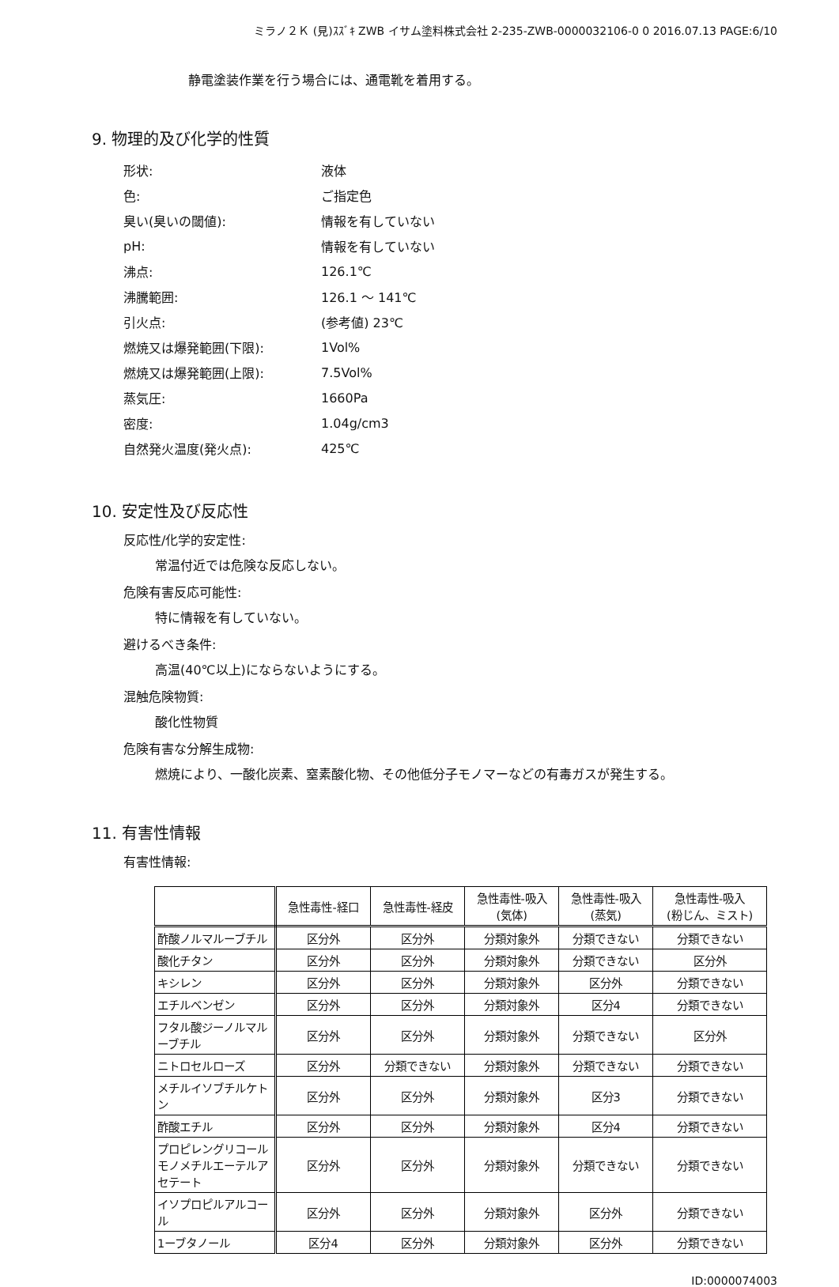ミラノ２Ｋ (見)ｽｽﾞｷ ZWB イサム塗料株式会社 2-235-ZWB-0000032106-0 0 2016.07.13 PAGE:6/10
静電塗装作業を行う場合には、通電靴を着用する。
9. 物理的及び化学的性質
| 形状: | 液体 |
| 色: | ご指定色 |
| 臭い(臭いの閾値): | 情報を有していない |
| pH: | 情報を有していない |
| 沸点: | 126.1℃ |
| 沸騰範囲: | 126.1 ～ 141℃ |
| 引火点: | (参考値) 23℃ |
| 燃焼又は爆発範囲(下限): | 1Vol% |
| 燃焼又は爆発範囲(上限): | 7.5Vol% |
| 蒸気圧: | 1660Pa |
| 密度: | 1.04g/cm3 |
| 自然発火温度(発火点): | 425℃ |
10. 安定性及び反応性
反応性/化学的安定性:
常温付近では危険な反応しない。
危険有害反応可能性:
特に情報を有していない。
避けるべき条件:
高温(40℃以上)にならないようにする。
混触危険物質:
酸化性物質
危険有害な分解生成物:
燃焼により、一酸化炭素、窒素酸化物、その他低分子モノマーなどの有毒ガスが発生する。
11. 有害性情報
有害性情報:
| | 急性毒性-経口 | 急性毒性-経皮 | 急性毒性-吸入 (気体) | 急性毒性-吸入 (蒸気) | 急性毒性-吸入 (粉じん、ミスト) |
| --- | --- | --- | --- | --- | --- |
| 酢酸ノルマルーブチル | 区分外 | 区分外 | 分類対象外 | 分類できない | 分類できない |
| 酸化チタン | 区分外 | 区分外 | 分類対象外 | 分類できない | 区分外 |
| キシレン | 区分外 | 区分外 | 分類対象外 | 区分外 | 分類できない |
| エチルベンゼン | 区分外 | 区分外 | 分類対象外 | 区分4 | 分類できない |
| フタル酸ジーノルマルーブチル | 区分外 | 区分外 | 分類対象外 | 分類できない | 区分外 |
| ニトロセルローズ | 区分外 | 分類できない | 分類対象外 | 分類できない | 分類できない |
| メチルイソブチルケトン | 区分外 | 区分外 | 分類対象外 | 区分3 | 分類できない |
| 酢酸エチル | 区分外 | 区分外 | 分類対象外 | 区分4 | 分類できない |
| プロピレングリコールモノメチルエーテルアセテート | 区分外 | 区分外 | 分類対象外 | 分類できない | 分類できない |
| イソプロピルアルコール | 区分外 | 区分外 | 分類対象外 | 区分外 | 分類できない |
| 1ーブタノール | 区分4 | 区分外 | 分類対象外 | 区分外 | 分類できない |
ID:0000074003